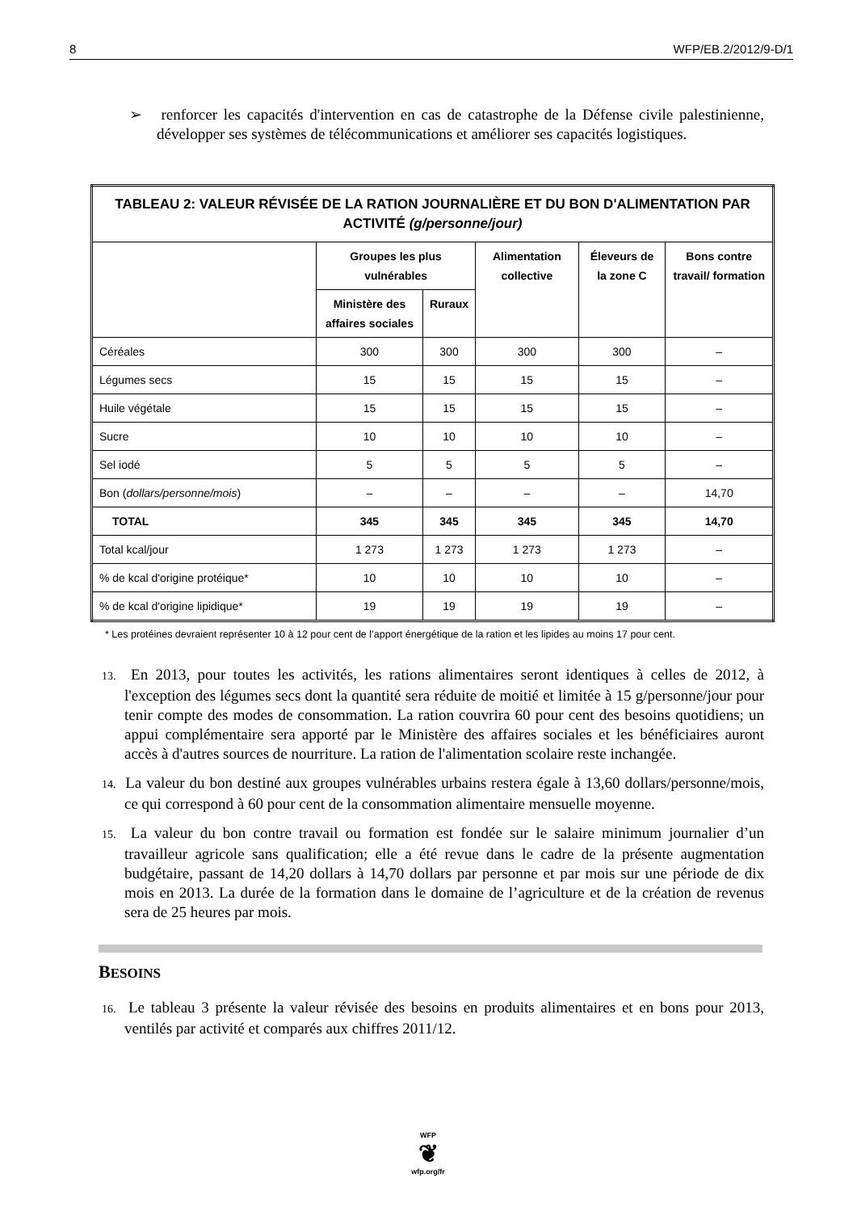8 WFP/EB.2/2012/9-D/1
➢ renforcer les capacités d'intervention en cas de catastrophe de la Défense civile palestinienne, développer ses systèmes de télécommunications et améliorer ses capacités logistiques.
| TABLEAU 2: VALEUR RÉVISÉE DE LA RATION JOURNALIÈRE ET DU BON D'ALIMENTATION PAR ACTIVITÉ (g/personne/jour) | | | | | |
| --- | --- | --- | --- | --- | --- |
| | Groupes les plus vulnérables | | Alimentation collective | Éleveurs de la zone C | Bons contre travail/ formation |
| | Ministère des affaires sociales | Ruraux | | | |
| Céréales | 300 | 300 | 300 | 300 | – |
| Légumes secs | 15 | 15 | 15 | 15 | – |
| Huile végétale | 15 | 15 | 15 | 15 | – |
| Sucre | 10 | 10 | 10 | 10 | – |
| Sel iodé | 5 | 5 | 5 | 5 | – |
| Bon ( dollars/personne/mois ) | – | – | – | – | 14,70 |
| TOTAL | 345 | 345 | 345 | 345 | 14,70 |
| Total kcal/jour | 1 273 | 1 273 | 1 273 | 1 273 | – |
| % de kcal d'origine protéique* | 10 | 10 | 10 | 10 | – |
| % de kcal d'origine lipidique* | 19 | 19 | 19 | 19 | – |
* Les protéines devraient représenter 10 à 12 pour cent de l’apport énergétique de la ration et les lipides au moins 17 pour cent.
13. En 2013, pour toutes les activités, les rations alimentaires seront identiques à celles de 2012, à l'exception des légumes secs dont la quantité sera réduite de moitié et limitée à 15 g/personne/jour pour tenir compte des modes de consommation. La ration couvrira 60 pour cent des besoins quotidiens; un appui complémentaire sera apporté par le Ministère des affaires sociales et les bénéficiaires auront accès à d'autres sources de nourriture. La ration de l'alimentation scolaire reste inchangée.
14. La valeur du bon destiné aux groupes vulnérables urbains restera égale à 13,60 dollars/personne/mois, ce qui correspond à 60 pour cent de la consommation alimentaire mensuelle moyenne.
15. La valeur du bon contre travail ou formation est fondée sur le salaire minimum journalier d’un travailleur agricole sans qualification; elle a été revue dans le cadre de la présente augmentation budgétaire, passant de 14,20 dollars à 14,70 dollars par personne et par mois sur une période de dix mois en 2013. La durée de la formation dans le domaine de l’agriculture et de la création de revenus sera de 25 heures par mois.
BESOINS
16. Le tableau 3 présente la valeur révisée des besoins en produits alimentaires et en bons pour 2013, ventilés par activité et comparés aux chiffres 2011/12.
WFP
❦
wfp.org/fr